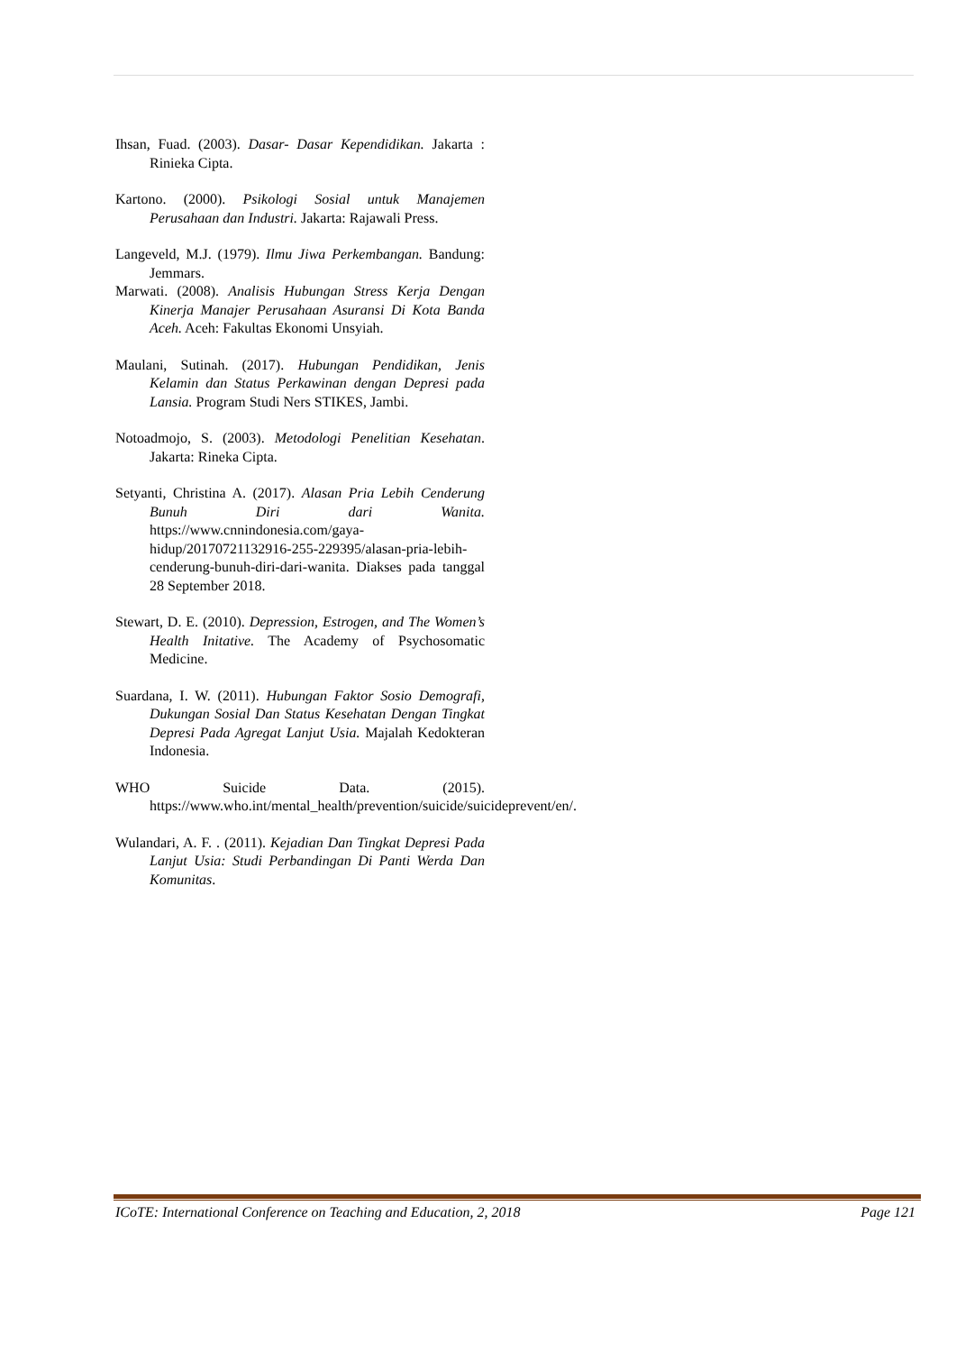Ihsan, Fuad. (2003). Dasar- Dasar Kependidikan. Jakarta : Rinieka Cipta.
Kartono. (2000). Psikologi Sosial untuk Manajemen Perusahaan dan Industri. Jakarta: Rajawali Press.
Langeveld, M.J. (1979). Ilmu Jiwa Perkembangan. Bandung: Jemmars.
Marwati. (2008). Analisis Hubungan Stress Kerja Dengan Kinerja Manajer Perusahaan Asuransi Di Kota Banda Aceh. Aceh: Fakultas Ekonomi Unsyiah.
Maulani, Sutinah. (2017). Hubungan Pendidikan, Jenis Kelamin dan Status Perkawinan dengan Depresi pada Lansia. Program Studi Ners STIKES, Jambi.
Notoadmojo, S. (2003). Metodologi Penelitian Kesehatan. Jakarta: Rineka Cipta.
Setyanti, Christina A. (2017). Alasan Pria Lebih Cenderung Bunuh Diri dari Wanita. https://www.cnnindonesia.com/gaya-hidup/20170721132916-255-229395/alasan-pria-lebih-cenderung-bunuh-diri-dari-wanita. Diakses pada tanggal 28 September 2018.
Stewart, D. E. (2010). Depression, Estrogen, and The Women’s Health Initative. The Academy of Psychosomatic Medicine.
Suardana, I. W. (2011). Hubungan Faktor Sosio Demografi, Dukungan Sosial Dan Status Kesehatan Dengan Tingkat Depresi Pada Agregat Lanjut Usia. Majalah Kedokteran Indonesia.
WHO Suicide Data. (2015). https://www.who.int/mental_health/prevention/suicide/suicideprevent/en/.
Wulandari, A. F. . (2011). Kejadian Dan Tingkat Depresi Pada Lanjut Usia: Studi Perbandingan Di Panti Werda Dan Komunitas.
ICoTE: International Conference on Teaching and Education, 2, 2018 Page 121